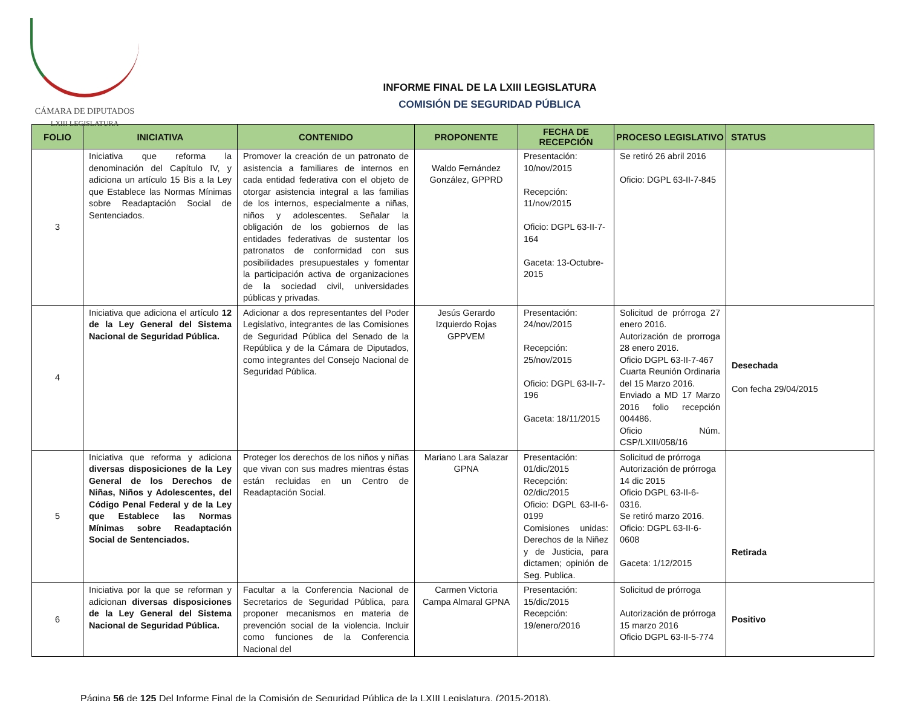CÁMARA DE DIPUTADOS
LXIII LEGISLATURA
INFORME FINAL DE LA LXIII LEGISLATURA
COMISIÓN DE SEGURIDAD PÚBLICA
| FOLIO | INICIATIVA | CONTENIDO | PROPONENTE | FECHA DE RECEPCIÓN | PROCESO LEGISLATIVO | STATUS |
| --- | --- | --- | --- | --- | --- | --- |
| 3 | Iniciativa que reforma la denominación del Capítulo IV, y adiciona un artículo 15 Bis a la Ley que Establece las Normas Mínimas sobre Readaptación Social de Sentenciados. | Promover la creación de un patronato de asistencia a familiares de internos en cada entidad federativa con el objeto de otorgar asistencia integral a las familias de los internos, especialmente a niñas, niños y adolescentes. Señalar la obligación de los gobiernos de las entidades federativas de sustentar los patronatos de conformidad con sus posibilidades presupuestales y fomentar la participación activa de organizaciones de la sociedad civil, universidades públicas y privadas. | Waldo Fernández González, GPPRD | Presentación: 10/nov/2015 Recepción: 11/nov/2015 Oficio: DGPL 63-II-7-164 Gaceta: 13-Octubre-2015 | Se retiró 26 abril 2016 Oficio: DGPL 63-II-7-845 | |
| 4 | Iniciativa que adiciona el artículo 12 de la Ley General del Sistema Nacional de Seguridad Pública. | Adicionar a dos representantes del Poder Legislativo, integrantes de las Comisiones de Seguridad Pública del Senado de la República y de la Cámara de Diputados, como integrantes del Consejo Nacional de Seguridad Pública. | Jesús Gerardo Izquierdo Rojas GPPVEM | Presentación: 24/nov/2015 Recepción: 25/nov/2015 Oficio: DGPL 63-II-7-196 Gaceta: 18/11/2015 | Solicitud de prórroga 27 enero 2016. Autorización de prorroga 28 enero 2016. Oficio DGPL 63-II-7-467 Cuarta Reunión Ordinaria del 15 Marzo 2016. Enviado a MD 17 Marzo 2016 folio recepción 004486. Oficio Núm. CSP/LXIII/058/16 | Desechada Con fecha 29/04/2015 |
| 5 | Iniciativa que reforma y adiciona diversas disposiciones de la Ley General de los Derechos de Niñas, Niños y Adolescentes, del Código Penal Federal y de la Ley que Establece las Normas Mínimas sobre Readaptación Social de Sentenciados. | Proteger los derechos de los niños y niñas que vivan con sus madres mientras éstas están recluidas en un Centro de Readaptación Social. | Mariano Lara Salazar GPNA | Presentación: 01/dic/2015 Recepción: 02/dic/2015 Oficio: DGPL 63-II-6-0199 Comisiones unidas: Derechos de la Niñez y de Justicia, para dictamen; opinión de Seg. Publica. | Solicitud de prórroga Autorización de prórroga 14 dic 2015 Oficio DGPL 63-II-6-0316. Se retiró marzo 2016. Oficio: DGPL 63-II-6-0608 Gaceta: 1/12/2015 | Retirada |
| 6 | Iniciativa por la que se reforman y adicionan diversas disposiciones de la Ley General del Sistema Nacional de Seguridad Pública. | Facultar a la Conferencia Nacional de Secretarios de Seguridad Pública, para proponer mecanismos en materia de prevención social de la violencia. Incluir como funciones de la Conferencia Nacional del | Carmen Victoria Campa Almaral GPNA | Presentación: 15/dic/2015 Recepción: 19/enero/2016 | Solicitud de prórroga Autorización de prórroga 15 marzo 2016 Oficio DGPL 63-II-5-774 | Positivo |
Página 56 de 125 Del Informe Final de la Comisión de Seguridad Pública de la LXIII Legislatura. (2015-2018).